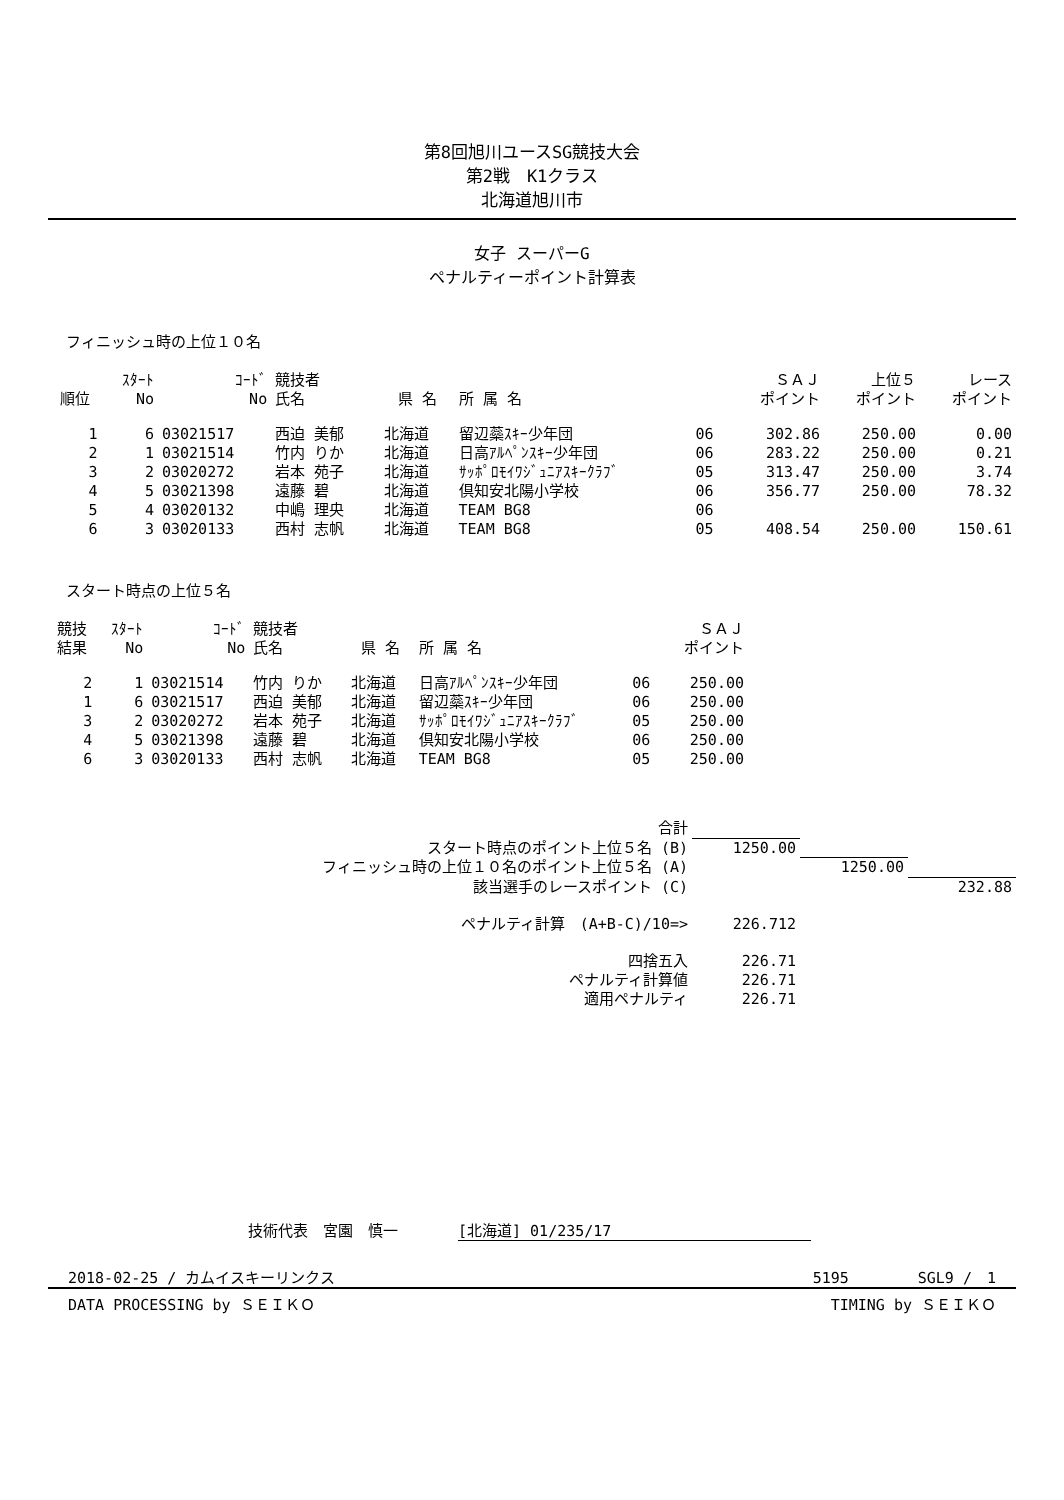第8回旭川ユースSG競技大会
第2戦　K1クラス
北海道旭川市
女子 スーパーG
ペナルティーポイント計算表
フィニッシュ時の上位１０名
| 順位 | ｽﾀｰﾄ No | ｺｰﾄﾞ No | 競技者 氏名 | 県 名 | 所 属 名 | | ＳＡＪ ポイント | 上位５ ポイント | レース ポイント |
| --- | --- | --- | --- | --- | --- | --- | --- | --- | --- |
| 1 | 6 | 03021517 | 西迫 美郁 | 北海道 | 留辺蘂ｽｷｰ少年団 | 06 | 302.86 | 250.00 | 0.00 |
| 2 | 1 | 03021514 | 竹内 りか | 北海道 | 日高ｱﾙﾍﾟﾝｽｷｰ少年団 | 06 | 283.22 | 250.00 | 0.21 |
| 3 | 2 | 03020272 | 岩本 苑子 | 北海道 | ｻｯﾎﾟﾛﾓｲﾜｼﾞｭﾆｱｽｷｰｸﾗﾌﾞ | 05 | 313.47 | 250.00 | 3.74 |
| 4 | 5 | 03021398 | 遠藤 碧 | 北海道 | 倶知安北陽小学校 | 06 | 356.77 | 250.00 | 78.32 |
| 5 | 4 | 03020132 | 中嶋 理央 | 北海道 | TEAM BG8 | 06 | | | |
| 6 | 3 | 03020133 | 西村 志帆 | 北海道 | TEAM BG8 | 05 | 408.54 | 250.00 | 150.61 |
スタート時点の上位５名
| 競技 結果 | ｽﾀｰﾄ No | ｺｰﾄﾞ No | 競技者 氏名 | 県 名 | 所 属 名 | | ＳＡＪ ポイント | |
| --- | --- | --- | --- | --- | --- | --- | --- | --- |
| 2 | 1 | 03021514 | 竹内 りか | 北海道 | 日高ｱﾙﾍﾟﾝｽｷｰ少年団 | 06 | 250.00 | |
| 1 | 6 | 03021517 | 西迫 美郁 | 北海道 | 留辺蘂ｽｷｰ少年団 | 06 | 250.00 | |
| 3 | 2 | 03020272 | 岩本 苑子 | 北海道 | ｻｯﾎﾟﾛﾓｲﾜｼﾞｭﾆｱｽｷｰｸﾗﾌﾞ | 05 | 250.00 | |
| 4 | 5 | 03021398 | 遠藤 碧 | 北海道 | 倶知安北陽小学校 | 06 | 250.00 | |
| 6 | 3 | 03020133 | 西村 志帆 | 北海道 | TEAM BG8 | 05 | 250.00 | |
| 合計 | | | |
| スタート時点のポイント上位５名 (B) | 1250.00 | | |
| フィニッシュ時の上位１０名のポイント上位５名 (A) | | 1250.00 | |
| 該当選手のレースポイント (C) | | | 232.88 |
| ペナルティ計算 (A+B-C)/10=> | 226.712 | | |
| 四捨五入 | 226.71 | | |
| ペナルティ計算値 | 226.71 | | |
| 適用ペナルティ | 226.71 | | |
技術代表　宮園　慎一　　　　[北海道] 01/235/17
2018-02-25 / カムイスキーリンクス 5195 　　　　SGL9 /　1
DATA PROCESSING by ＳＥＩＫＯ TIMING by ＳＥＩＫＯ